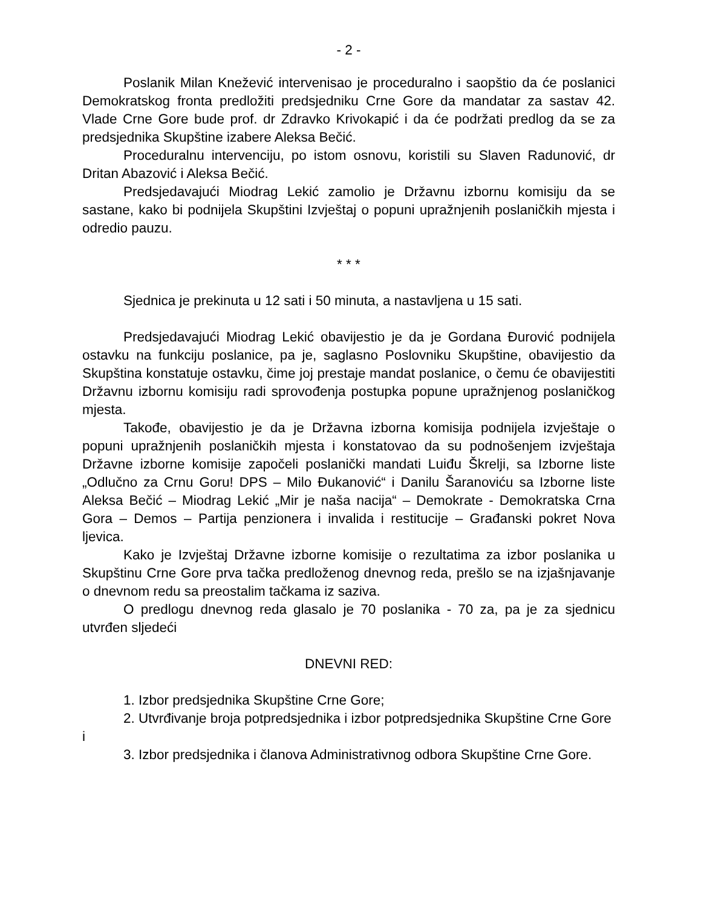- 2 -
Poslanik Milan Knežević intervenisao je proceduralno i saopštio da će poslanici Demokratskog fronta predložiti predsjedniku Crne Gore da mandatar za sastav 42. Vlade Crne Gore bude prof. dr Zdravko Krivokapić i da će podržati predlog da se za predsjednika Skupštine izabere Aleksa Bečić.
Proceduralnu intervenciju, po istom osnovu, koristili su Slaven Radunović, dr Dritan Abazović i Aleksa Bečić.
Predsjedavajući Miodrag Lekić zamolio je Državnu izbornu komisiju da se sastane, kako bi podnijela Skupštini Izvještaj o popuni upražnjenih poslaničkih mjesta i odredio pauzu.
* * *
Sjednica je prekinuta u 12 sati i 50 minuta, a nastavljena u 15 sati.
Predsjedavajući Miodrag Lekić obavijestio je da je Gordana Đurović podnijela ostavku na funkciju poslanice, pa je, saglasno Poslovniku Skupštine, obavijestio da Skupština konstatuje ostavku, čime joj prestaje mandat poslanice, o čemu će obavijestiti Državnu izbornu komisiju radi sprovođenja postupka popune upražnjenog poslaničkog mjesta.
Takođe, obavijestio je da je Državna izborna komisija podnijela izvještaje o popuni upražnjenih poslaničkih mjesta i konstatovao da su podnošenjem izvještaja Državne izborne komisije započeli poslanički mandati Luiđu Škrelji, sa Izborne liste „Odlučno za Crnu Goru! DPS – Milo Đukanović“ i Danilu Šaranoviću sa Izborne liste Aleksa Bečić – Miodrag Lekić „Mir je naša nacija“ – Demokrate - Demokratska Crna Gora – Demos – Partija penzionera i invalida i restitucije – Građanski pokret Nova ljevica.
Kako je Izvještaj Državne izborne komisije o rezultatima za izbor poslanika u Skupštinu Crne Gore prva tačka predloženog dnevnog reda, prešlo se na izjašnjavanje o dnevnom redu sa preostalim tačkama iz saziva.
O predlogu dnevnog reda glasalo je 70 poslanika - 70 za, pa je za sjednicu utvrđen sljedeći
DNEVNI RED:
1. Izbor predsjednika Skupštine Crne Gore;
2. Utvrđivanje broja potpredsjednika i izbor potpredsjednika Skupštine Crne Gore i
3. Izbor predsjednika i članova Administrativnog odbora Skupštine Crne Gore.